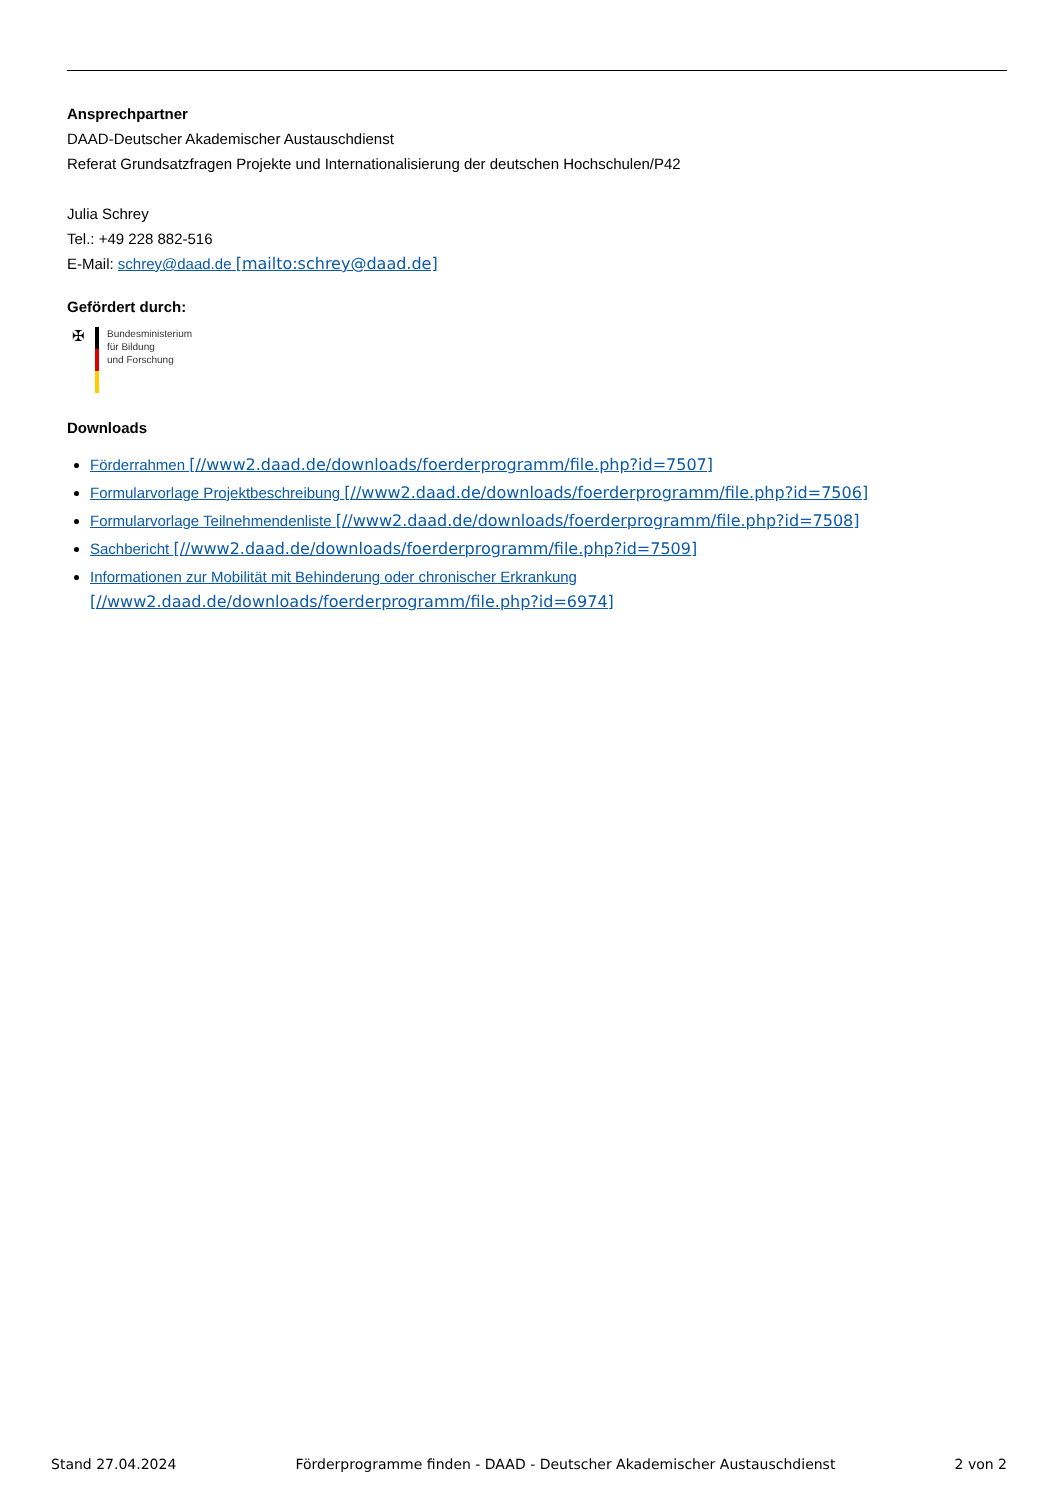Ansprechpartner
DAAD-Deutscher Akademischer Austauschdienst
Referat Grundsatzfragen Projekte und Internationalisierung der deutschen Hochschulen/P42
Julia Schrey
Tel.: +49 228 882-516
E-Mail: schrey@daad.de [mailto:schrey@daad.de]
Gefördert durch:
✠
Bundesministerium
für Bildung
und Forschung
Downloads
Förderrahmen [//www2.daad.de/downloads/foerderprogramm/file.php?id=7507]
Formularvorlage Projektbeschreibung [//www2.daad.de/downloads/foerderprogramm/file.php?id=7506]
Formularvorlage Teilnehmendenliste [//www2.daad.de/downloads/foerderprogramm/file.php?id=7508]
Sachbericht [//www2.daad.de/downloads/foerderprogramm/file.php?id=7509]
Informationen zur Mobilität mit Behinderung oder chronischer Erkrankung
[//www2.daad.de/downloads/foerderprogramm/file.php?id=6974]
Stand 27.04.2024 Förderprogramme finden - DAAD - Deutscher Akademischer Austauschdienst 2 von 2